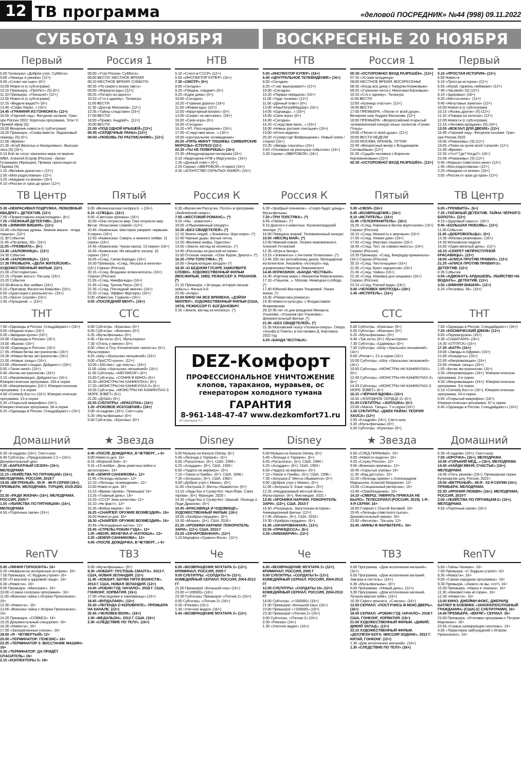12 ТВ программа
«деловой ПОСРЕДНИК» №44 (998) 09.11.2022
СУББОТА 19 НОЯБРЯ ВОСКРЕСЕНЬЕ 20 НОЯБРЯ
Первый
6.00 Телеканал «Доброе утро. Суббота»
9.00 «Умницы и умники» (12+)
9.45 «Слово пастыря» (0+)
10.00 Новости (с субтитрами)
10.15 Премьера. «ПроУют» (S) (0+)
11.10 Премьера. «Поехали!» (12+)
12.00 Новости (с субтитрами)
12.15 «Видели видео?» (0+)
13.40 «Софи Лорен. » (16+)
14.45 «ГРАФИНЯ ИЗ ГОНКОНГА» (12+)
16.55 «Горячий лед». Фигурное катание. Гран-при России 2022. Короткая программа. Этап V. Прямой эфир (S)
18.00 Вечерние новости (с субтитрами)
18.20 Премьера. «Снова вместе. Ледниковый период» (S) (0+)
21.00 «Время»
21.35 «Клуб Веселых и Находчивых». Высшая лига (S) (16+)
0.15 Бой за титул чемпиона мира по версии WBA. Алексей Егоров (Россия) - Арсен Гуламирян (Франция). Прямая трансляция из Парижа (S)
1.15 «Великие династии.» (12+)
2.05 «Моя родословная» (12+)
3.25 «Наедине со всеми» (16+)
4.10 «Россия от края до края» (12+)
Россия 1
05:00 «Утро России. Суббота»
08:00 ВЕСТИ. МЕСТНОЕ ВРЕМЯ
08:20 МЕСТНОЕ ВРЕМЯ. СУББОТА
08:35 «По секрету всему свету»
09:00 «Формула еды».[12+]
09:25 «Пятеро на одного»
10:10 «Сто к одному». Телеигра
11:00 ВЕСТИ
11:30 «Доктор Мясников». [12+]
12:35 «Тайны следствия» [16+]
17:00 ВЕСТИ
18:00 «Привет, Андрей!». .[12+]
20:00 ВЕСТИ
21:00 «ПОД ОДНОЙ КРЫШЕЙ».[12+]
00:45 «СЕРДЕЧНЫЕ РАНЫ».[12+]
04:00 «ЛЮБОВЬ ПО РАСПИСАНИЮ». [12+]
НТВ
5.10 «Слето в СССР» (12+)
5.55 «ИНСПЕКТОР КУПЕР» (16+)
7.30 «СМОТР» (0+)
8.00 «Сегодня»
8.20 «Поедем, поедим!» (0+)
9.20 «Едим дома» (0+)
10.00 «Сегодня»
10.20 «Главная дорога» (16+)
11.00 «Живая еда» (12+)
12.00 «Квартирный вопрос» (0+)
13.00 «Секрет на миллион». (16+)
15.00 «Своя игра» (0+)
16.00 «Сегодня»
16.20 «ЧП. Расследование» (16+)
17.00 «Следствие вели...» (16+)
19.00 «Центральное телевидение»
20.20 «ПЯТЬ МИНУТ ТИШИНЫ. СИМБИРСКИЕ МОРОЗЫ» /СТЕРЕО/ (12+)
22.30 «ТЫ НЕ ПОВЕРИШЬ!» (16+)
23.30 «Международная пилорама (16+)
0.10 «Квартирник НТВ у Маргулиса». (16+)
1.35 «Дачный ответ» (0+)
2.25 Сериал «ЗВЕРОБОЙ» /стерео/ (16+)
4.35 «АГЕНТСТВО СКРЫТЫХ КАМЕР» (16+)
НТВ
5.05 «ИНСПЕКТОР КУПЕР» (16+)
6.40 «ЦЕНТРАЛЬНОЕ ТЕЛЕВИДЕНИЕ» (16+)
8.00 «Сегодня»
8.20 «У нас выигрывают!» (12+)
10.00 «Сегодня»
10.20 «Первая передача» (16+)
11.00 «Чудо техники» (12+)
11.55 «Дачный ответ» (0+)
13.00 «НашПотребНадзор» (16+)
14.05 «Однажды...» (16+)
15.00 «Своя игра» (0+)
16.00 «Сегодня»
16.20 «Следствие вели...» (16+)
18.00 «Новые русские сенсации» (16+)
19.00 «Итоги недели»
20.20 «Суперстар! Возвращение». Новый сезон /стерео/ (16+)
23.20 «Звезды сошлись» (16+)
0.50 «Основано на реальных событиях» (16+)
3.30 Сериал «ЗВЕРОБОЙ» (16+)
Россия 1
05:30 «ОСТОРОЖНО! ВХОД РАЗРЕШЁН». [12+]
07:15 «Устами младенца»
08:00 МЕСТНОЕ ВРЕМЯ. ВОСКРЕСЕНЬЕ
08:35 «Когда все дома с Тимуром Кизяковым»
09:25 «Утренняя почта с Николаем Басковым»
10:10 «Сто к одному». Телеигра
11:00 ВЕСТИ
12:00 «Кузница счастья». [12+]
16:00 ВЕСТИ
17:00 ПРЕМЬЕРА. «Песни от всей души». Вечернее шоу Андрея Малахова. [12+]
18:00 ПРЕМЬЕРА. «Всероссийский открытый телевизионный конкурс юных талантов «Синяя Птица»
19:00 «Песни от всей души». [12+]
20:00 ВЕСТИ НЕДЕЛИ
22:00 МОСКВА. КРЕМЛЬ. ПУТИН
22:40 «Воскресный вечер с Владимиром Соловьёвым».[12+]
01:30 «Судьба человека с Борисом Корчевниковым».[12+]
02:30 «ОСТОРОЖНО! ВХОД РАЗРЕШЁН». [12+]
Первый
5.10 «ПРОСТАЯ ИСТОРИЯ» (12+)
6.00 Новости
6.10 «Простая история» (12+)
6.55 «Играй, гармонь любимая!» (12+)
7.40 «Часовой» (S) (12+)
8.10 «Здоровье» (16+)
9.20 «Мечталлион». (12+)
9.40 «Непутевые заметки» (12+)
10.00 Новости (с субтитрами)
10.15 «Жизнь других» (S) (12+)
11.10 «Повара на колесах» (12+)
12.00 Новости (с субтитрами)
12.15 «Человек-праздник» (S) (16+)
13.55 «ВОКЗАЛ ДЛЯ ДВОИХ» (12+)
16.40 «Горячий лед». Фигурное катание. Гран-при России 2022
18.05 «Романовы» (S) (12+)
19.05 «Поем на кухне всей страной» (12+)
21.00 «Время»
22.35 «Что? Где? Когда?» (16+)
23.45 «Романовы» (S) (12+)
0.45 «Маршал советского кино» (12+)
1.40 «Моя родословная» (12+)
2.20 «Наедине со всеми» (16+)
3.05 «Россия от края до края» (12+)
ТВ Центр
5.30 «НЕКРАСИВАЯ ПОДРУЖКА. ЛЮБОВНЫЙ КВАДРАТ». ДЕТЕКТИВ. (12+)
7.00 «Православная энциклопедия». (6+)
7.25 «ТАЁЖНЫЙ ДЕТЕКТИВ». (12+)
9.05 «ЗИМНЯЯ ВИШНЯ». (12+)
10.40 «Актёрские драмы. Зимняя вишня - ягода горькая». (12+)
11.30 События
11.45 «Петровка, 38». (16+)
11.55 «ТРЕМБИТА». (6+)
13.40 «ЗАЛОЖНИЦА». (12+)
14.30 События
14.45 «ЗАЛОЖНИЦА». (12+)
17.30 ПРЕМЬЕРА. «ДЕЛА ЖИТЕЙСКИЕ». ХУДОЖЕСТВЕННЫЙ ФИЛЬМ. (12+)
21.00 «Постскриптум»
22.15 «Право знать!» Ток-шоу. (16+)
23.20 События
23.30»Власть без любви» (16+)
0.10 «Приговор. Валентин Ковалёв» (16+)
0.50 «Адаптация к реальности». (16+)
1.20 «Хватит слухов!» (16+)
1.45 «Прощание. ». (16+)
Пятый
5.00 «Великолепная пятёрка-5. » (16+)
6.15 «СПЕЦЫ». (16+)
9.00 «Светская хроника» (16+)
10.00 «Они потрясли мир. Они потрясли мир. Витас. Испытание славой» (12+)
10.45 «Каменская. Шестерки умирают первыми. 9 серия» (16+)
12.50 «Каменская. Смерть и немного любви. 11 серия» (16+)
14.45 «Каменская. Чужая маска. 13 серия» (16+)
16.45 «Каменская. Не мешайте палачу. 15 серия» (16+)
18.45 «След. Синяя Борода» (16+)
19.30 Премьера. «След. Лягушка в кипятке» (16+) Сериал (Россия)
20.15 «След. Всадники апокалипсиса» (16+) Сериал (Россия)
21.05 «След. Нимфалида» (16+)
21.45 «След. Тропик Рака» (16+)
22.35 «След. Последний звонок» (16+)
23.20 «След. Эффект Вертера» (16+)
0.00 «Известия. Главное» (16+)
0.55 «ПОСЛЕДНИЙ МЕНТ». (16+)
Россия К
6.30 «Валентин Распутин. Потоп» в программе «Библейский сюжет»
7.05 «ЖЕСТОКИЙ РОМАНС». (*)
9.25 «Мы - грамотеи!»
10.05 «Обыкновенный концерт»
10.35 «БЕЗ СВИДЕТЕЛЕЙ». (*)
12.10 Земля людей. «Эскимосы. Шум моря». (*)
12.40 Черные дыры. Белые пятна
13.20 «Великие мифы. Одиссея»
13.50 «Земля, взгляд из космоса». (*)
14.40 «Рассказы из русской истории»
15.50 Отсекая лишнее. «Олег Буров. Диалог». (*)
16.35 «ТРИ ТОЛСТЯКА». (*)
18.05 «Энциклопедия загадок» (*)
18.35 «О БЕДНОМ ГУСАРЕ ЗАМОЛВИТЕ СЛОВО». ХУДОЖЕСТВЕННЫЙ ФИЛЬМ (МОСФИЛЬМ, 1980). РЕЖИССЕР Э. РЯЗАНОВ. (*)
21.15 Премьера. «Эстрада, которую нельзя забыть». Фильм 5-й
22.00 «Агора»
23.00 КИНО НА ВСЕ ВРЕМЕНА. «ДЭЙЗИ МИЛЛЕР». ХУДОЖЕСТВЕННЫЙ ФИЛЬМ (США, 1974). РЕЖИССЕР П. БОГДАНОВИЧ
0.35 «Земля, взгляд из космоса». (*)
Россия К
6.30 «Храбрый олененок». «Скоро будет дождь». Мультфильмы
7.20 «ТРИ ТОЛСТЯКА». (*)
8.45 «Пейзаж». (*)
9.15 Диалоги о животных. Калининградский зоопарк. (*)
10.00 Передача знаний. Телевизионный конкурс
10.50 «МЕСЯЦ МАЙ». (*)
12.05 Невский ковчег. Теория невозможного. Алексей Ухтомский
12.35 «Игра в бисер»
13.15 «Элементы» с Антоном Успенским». (*)
13.45 100 лет российскому джазу. Легендарные исполнители. Ансамбль «Аллегро» под управлением Николая Левиновского
14.45 ИЛЛЮЗИОН. «БАНДА ЧЕСТНЫХ»
16.30 «Картина мира с Михаилом Ковальчуком»
17.10 «Пешком...». Москва. Немецкая слобода. (*)
17.40 Юбилей Виктории Токаревой. Линия жизни. (*)
18.35 «Романтика романса»
19.30 Новости культуры. с Владиславом Флярковским
20.10 95 лет со дня рождения Михаила Ульянова. «Ульянов про Ульянова». Документальный фильм. (*)
21.00 «БЕЗ СВИДЕТЕЛЕЙ». (*)
22.35 Московский театр «Геликон-опера». Опера «Альфа & Омега» в постановке Д. Бертмана. 2022 год
0.20 «БАНДА ЧЕСТНЫХ»
DEZ-Комфорт
ПРОФЕССИОНАЛЬНОЕ УНИЧТОЖЕНИЕ
клопов, тараканов, муравьев, ос
генератором холодного тумана
ГАРАНТИЯ
8-961-148-47-47 www.dezkomfort71.ru
ИП Балашов А.Г.
Пятый
5.00 «СВОИ» (16+)
6.45 «ВОЗВРАЩЕНИЕ» (16+)
8.10 «МСТИТЕЛЬ». (16+)
11.45 «ТЕЛОХРАНИТЕЛЬ». (16+)
15.25 «След. Наемник в белом воротничке» (16+) Сериал (Россия)
16.15 «След. Нежность к мертвым» (16+)
17.05 «След. Лизкин дом» (16+)
17.55 «След. Мертвая тишина» (16+)
18.40 «След. Тест на совместимость» (16+) Сериал (Россия)
19.30 Премьера. «След. Биорадар криминала» (16+) Сериал (Россия)
20.15 «След. Чистильщики» (16+)
21.05 «След. Букет нарциссов» (16+)
21.45 «След. Чайка» (16+)
22.35 «След. Наживка для хищника» (16+) Сериал (Россия)
23.15 «След. Разлей вода» (16+)
0.00 «ЧЕЛОВЕК НИОТКУДА» (18+)
1.45 «МСТИТЕЛЬ». (16+)
ТВ Центр
6.05 «ТРЕМБИТА». (6+)
7.35 «ТАЁЖНЫЙ ДЕТЕКТИВ. ТАЙНА ЧЁРНОГО БОЛОТА». (12+)
9.15 «Здоровый смысл». (16+)
9.45 «БОЛЬШАЯ ЛЮБОВЬ». (12+)
11.30 События
11.45 «ДОБРОВОЛЬЦЫ». (0+)
13.35 «Москва резиновая». (16+)
14.30 Московская неделя
15.00 «Один весёлый день». (12+)
16.10 «СЕКРЕТ НЕПРИСТУПНОЙ КРАСАВИЦЫ». (12+)
18.00 «АЛИСА ПРОТИВ ПРАВИЛ». (12+)
21.25 «АЛИСА ПРОТИВ ПРАВИЛ-2». ДЕТЕКТИВ. (12+)
0.35 События
0.50 «АДВОКАТЪ АРДАШЕВЪ. УБИЙСТВО НА ВОДАХЪ». ДЕТЕКТИВ. (12+)
3.50 «ЗИМНЯЯ ВИШНЯ». (12+)
5.20 «Петровка, 38». (16+)
ТНТ
7.00 «Однажды в России. Спецдайджест» (16+)
9.00 «Модные игры» (16+)
9.30 «Звездная кухня» (16+)
10.00 «Однажды в России» (16+)
14.00 «Вызов» (16+)
15.00 «Однажды в России» (16+)
17.45 «Новая битва экстрасенсов» (16+)
19.30 «Новая битва экстрасенсов» (16+)
21.00 «Новые танцы» (16+)
23.00 «Женский стендап. Дайджест» (18+)
0.05 «Такое кино!» (16+)
0.40 «Битва экстрасенсов» (16+)
3.15 «Импровизация. Дайджесты» (16+). Юмористическая программа. 193-я серия
4.00 «Импровизация» (16+). Юмористическая программа. 1-я серия
4.50 «Comedy Баттл» (16+). Юмористическая программа. 13-я серия
5.35 «Открытый микрофон» (16+). Юмористическая программа. 56-я серия
6.25 «Однажды в России. Спецдайджест» (16+)
СТС
6.00 Субтитры. «Ералаш» (0+)
6.05 Субтитры. «Фиксики» (0+)
6.25 «Мультфильмы» (0+)
6.45 «Три кота» (0+). Мультсериал
7.30 «Отель у овечек» (0+)
8.00 «Лекс и Плу. Космические таксисты» (6+). Мультсериал
8.25 «Шоу «Уральских пельменей» (16+)
9.00 «ПроСТО кухня». (12+)
10.00 «100 мест, где поесть». (16+)
11.05 «Шоу «Уральских пельменей» (16+)
11.45 Субтитры. «МЕГАМОЗГ» (0+)
13.40 Субтитры. «СОНИК В КИНО» (6+)
15.30 «МОНСТРЫ НА КАНИКУЛАХ» (6+)
17.20 «МОНСТРЫ НА КАНИКУЛАХ-2» (6+)
19.05 Субтитры. «МОНСТРЫ НА КАНИКУЛАХ-3. МОРЕ ЗОВЁТ» (6+)
21.00 «ДУША» (6+)
22.55 СУБТИТРЫ. «КРАСОТКА» (16+)
1.20 «РОКОВОЕ ИСКУШЕНИЕ» (18+)
3.00 «6 кадров» (16+). Скетч-шоу
5.20 «Мультфильмы» (0+)
5.50 Субтитры. «Ералаш» (0+)
СТС
6.00 Субтитры. «Ералаш» (0+)
6.05 Субтитры. «Фиксики» (0+)
6.25 «Мультфильмы» (0+)
6.45 «Три кота» (0+). Мультсериал
7.30 Субтитры. «Царевны» (0+)
7.55 Субтитры. «Шоу «Уральских пельменей» (16+)
9.00 «Рогов+». 21-я серия (16+)
10.00 Субтитры. «Шоу «Уральских пельменей» (16+)
10.55 Субтитры. «МОНСТРЫ НА КАНИКУЛАХ» (6+)
12.40 Субтитры. «МОНСТРЫ НА КАНИКУЛАХ-2» (6+)
14.20 Субтитры. «МОНСТРЫ НА КАНИКУЛАХ-3. МОРЕ ЗОВЁТ» (6+)
16.15 «ЧЁРНАЯ ВДОВА» (16+)
18.55 «ХОЛОДНОЕ СЕРДЦЕ-2» (6+)
21.00 СУБТИТРЫ. «ЗОЛУШКА» (6+)
23.00 «Маска. Танцы». 7-я серия (16+)
1.00 СУБТИТРЫ. «ДЖЕК РАЙАН. ТЕОРИЯ ХАОСА» (12+)
2.55 «6 кадров» (16+). Скетч-шоу
5.20 «Мультфильмы» (0+)
5.50 Субтитры. «Ералаш» (0+)
ТНТ
7.00 «Однажды в России. Спецдайджест» (16+)
7.20 «КОСМИЧЕСКИЙ ДЖЕМ» (12+)
9.00 «Перезагрузка» (16+)
9.30 «САШАТАНЯ» (16+)
14.30 «ОТПУСК» (16+)
17.30 «БАТЯ» (16+)
19.00 «Звезды в Африке» (16+)
21.00 «Концерты» (16+)
22.00 «Импровизация» (16+)
23.00 «Новые танцы» (16+)
1.00 «Битва экстрасенсов» (16+)
3.35 «Импровизация» (16+). Юмористическая программа. 2-я серия
4.20 «Импровизация» (16+). Юмористическая программа. 3-я серия
5.10 «Comedy Баттл» (16+). Юмористическая программа. 14-я серия
5.55 «Открытый микрофон» (16+). Юмористическая программа. 57-я серия
6.45 «Однажды в России. Спецдайджест» (16+)
Домашний
6.30 «6 кадров» (16+). Скетч-шоу
6.40 Субтитры. «Предсказания 2.2.» (16+). Документальный цикл
7.35 «БАРХАТНЫЙ СЕЗОН» (16+). МЕЛОДРАМА
11.15 «УБИЙСТВА ПО ПЯТНИЦАМ» (16+). МЕЛОДРАМА. РОССИЯ, 2018 Г
19.00 «ВЕТРЕНЫЙ». 45-Я - 48-Я СЕРИИ (16+). ПРЕМЬЕРА. МЕЛОДРАМА. ТУРЦИЯ, 2019-2021 Г
22.30 «РАДИ ЖИЗНИ» (16+). МЕЛОДРАМА. РОССИЯ, 2020 Г
1.55 «УБИЙСТВА ПО ПЯТНИЦАМ» (16+). МЕЛОДРАМА
4.55 «Порочные связи» (16+)
★ Звезда
6.40 «ПОСЛЕ ДОЖДИЧКА, В ЧЕТВЕРГ...» 6+
8.00 Новости дня. 16+
8.15 «Морской бой». 6+
9.15 «19 ноября - День ракетных войск и артиллерии». 16+
9.45 «ЗЕМЛЯ САННИКОВА». 12+
11.45 «Легенды музыки». 12+
12.10 «Легенды телевидения». 12+
13.00 Новости дня. 16+
13.15 «Время героев». Премьера! 16+
13.35 «Главный день». 16+
14.20 «СССР. Знак качества» 12+
15.10 «Не факт!». 12+
15.35 «Война миров». 16+
16.25 «СНАЙПЕР. ОРУЖИЕ ВОЗМЕЗДИЯ». 16+
18.00 Новости дня. 16+
18.30 «СНАЙПЕР. ОРУЖИЕ ВОЗМЕЗДИЯ». 16+
20.45 «Легендарные матчи». 12+
23.45 «СТРЕЛЫ РОБИН ГУДА». 12+
1.05 «ЖЕНЯ, ЖЕНЕЧКА И «КАТЮША». 12+
2.25 «ЗЕМЛЯ САННИКОВА». 12+
4.00 «ПОСЛЕ ДОЖДИЧКА, В ЧЕТВЕРГ...» 6+
Disney
5.00 Музыка на Канале Disney. (6+)
5.40 «Легенда о Тарзане». (6+)
6.05 «Русалочка». (6+). США. 1994 г
6.25 «Аладдин». (0+). США. 1993 г
6.50 «Чудеса на виражах». (0+)
7.10 «Тимон и Пумба». (6+). США. 1996 г
7.30 «Золушка», (6+). США. 1950 г
9.00 «Доброе утро с Микки», (0+)
11.00 «Золушка-2: Мечты сбываются» (0+)
13.15 «Леди Баг и Супер-Кот: Нью-Йорк. Союз героев». (6+). Франция. 2020 г
14.35 «Леди Баг и Супер-Кот: Шанхай. Легенда о Леди Драконе». (6+)
15.45 «КРАСАВИЦА И ЧУДОВИЩЕ». ХУДОЖЕСТВЕННЫЙ ФИЛЬМ. (16+)
18.05 «Храбрая сердцем». (6+)
19.30 «Моана». (6+). США. 2016 г
21.20 «ХРОНИКИ НАРНИИ: ПОКОРИТЕЛЬ ЗАРИ». (12+). США. 2010 Г
23.20 «ЗАЧАРОВАННАЯ». (12+)
1.10 Марафон «Гравити Фолз». (12+)
Disney
5.00 Музыка на Канале Disney. (6+)
5.40 «Легенда о Тарзане». (6+)
6.05 «Русалочка». (6+). США. 1994 г
6.25 «Аладдин». (0+). США. 1993 г
6.50 «Чудеса на виражах». (0+)
7.10 «Тимон и Пумба». (6+). США. 1996 г
7.30 «Золушка-2: Мечты сбываются» (0+)
9.00 «Доброе утро с Микки», (0+)
11.00 «Золушка-3: Злые чары». (0+)
12.25 «Неудержимый жёлтый йети». Мультсериал. (6+). Финляндия. 2021 г
13.40 «ХРОНИКИ НАРНИИ: ПОКОРИТЕЛЬ ЗАРИ». (12+). США. 2010 Г
15.50 «Рапунцель: Запутанная история». Анимационный фильм. (12+)
17.45 «Моана». (6+). США. 2016 г
19.30 «Храбрая сердцем». (6+)
21.05 «ЗАЧАРОВАННАЯ». (12+)
22.55 «ПРИНЦЕССА». (6+)
0.30 «АКВАМАРИН». (12+)
★ Звезда
5.50 «СЛЕД ПИРАНЬИ». 16+
9.00 «Новости недели» 16+
9.25 «Служу России». 12+
9.55 «Военная приемка». 12+
10.45 «Скрытые угрозы» 16+
11.30 «Код доступа». 12+
12.20 «Легенды армии» с Александром Маршалом. Алексей Мазуренко. 12+
13.05 «Специальный репортаж». 16+
13.40 «Освобождение». 16+
14.10 «СМЕРШ. УМИРАТЬ ПРИКАЗА НЕ БЫЛО». ТЕЛЕСЕРИАЛ (РОССИЯ, 2019). 1-Я - 4-Я СЕРИИ. 16+
18.00 Главное с Ольгой Беловой. 16+
19.45 «Легенды советского сыска». Документальный сериал. 16+
23.00 «Фетисов». Ток-шоу. 12+
23.45 «МИНЫ В ФАРВАТЕРЕ». 16+
Домашний
6.30 «6 кадров» (16+). Скетч-шоу
7.00 «ЮРОЧКА» (16+). МЕЛОДРАМА
10.45 «ГОРЬКИЙ МЁД...» (16+). МЕЛОДРАМА
14.40 «НАЙДИ МЕНЯ, СЧАСТЬЕ» (16+). МЕЛОДРАМА
18.45 «Пять ужинов» (16+). Премьерная серия. Кулинарное шоу. Россия, 2022 г
19.00 «ВЕТРЕНЫЙ». 49-Я - 52-Я СЕРИИ (16+). ПРЕМЬЕРА. МЕЛОДРАМА
22.30 «ИРОНИЯ ЛЮБВИ» (16+). МЕЛОДРАМА. РОССИЯ, 2019 Г
2.00 «УБИЙСТВА ПО ПЯТНИЦАМ-2» (16+). МЕЛОДРАМА
4.55 «Порочные связи» (16+)
RenTV
5.00 «ЛИНИЯ ГОРИЗОНТА» 16+
5.20 «Невероятно интересные истории». 16+
7.00 Премьера. «С бодрым утром!» 16+
8.00 «О вкусной и здоровой пище». 16+
8.30 «Новости». 16+
9.00 Премьера. «Минтранс». 16+
10.00 «Самая полезная программа». 16+
11.00 «Военная тайна с Игорем Прокопенко». 16+
12.30 «Новости». 16+
13.00 «Военная тайна с Игорем Прокопенко». 16+
14.20 Премьера. «СОВБЕЗ». 16+
15.25 Документальный спецпроект. 16+
16.30 «Новости». 16+
17.00 «Засекреченные списки». 16+
18.00 «Я - ЧЕТВЕРТЫЙ» 12+
20.00 «ТЕРМИНАТОР: ГЕНЕЗИС» 16+
22.25 «ТЕРМИНАТОР 3: ВОССТАНИЕ МАШИН» 16+
0.30 «ТЕРМИНАТОР: ДА ПРИДЁТ СПАСИТЕЛЬ» 16+
2.15 «КОЛЛЕКТОРЫ 2» 18+
ТВ3
6.00 «Мультфильмы». (0+)
8.30 «ХОББИТ: ПУСТОШЬ СМАУГА». 2013 Г. США, НОВАЯ ЗЕЛАНДИЯ. (12+)
11.45 «ХОББИТ: БИТВА ПЯТИ ВОИНСТВ». 2014 Г. США, НОВАЯ ЗЕЛАНДИЯ. (12+)
14.45 «РОБИН ГУД: НАЧАЛО». 2018 Г. США, ГОНКОНГ, ХОРВАТИЯ. (16+)
17.00 «Наследники и самозванцы».(16+)
18.45 «ВУРДАЛАКИ». (12+)
20.30 «ЛЕГЕНДА О КОЛОВРАТЕ». ПРЕМЬЕРА НА КАНАЛЕ. (12+)
22.45 «ЧЕЛОВЕК-ВОЛК». (16+)
1.00 «МЕДАЛЬОН». 2012 Г. США. (16+)
2.30 «СЛЕДСТВИЕ ПО ТЕЛУ». (16+)
Че
6.00 «ВОЗВРАЩЕНИЕ МУХТАРА 2» (12+). КРИМИНАЛ. РОССИЯ, 2005 Г
9.00 СУБТИТРЫ. «СОЛДАТЫ 9» (12+). КОМЕДИЙНЫЙ СЕРИАЛ. РОССИЯ, 2004-2013 ГГ
21.00 Премьера! «Большой кэш» (16+)
23.00 «+100500» (18+)
23.30 Субтитры. Премьера! «iТопчик 2» (16+)
0.00 Субтитры. «iТопчик 2» (16+)
0.30 «Рюкзак» (16+)
1.30 «Улетное видео» (16+)
5.40 «ВОЗВРАЩЕНИЕ МУХТАРА 2» (12+)
Че
6.00 «ВОЗВРАЩЕНИЕ МУХТАРА 2» (12+). КРИМИНАЛ. РОССИЯ, 2005 Г
9.00 СУБТИТРЫ. «СОЛДАТЫ 9» (12+). КОМЕДИЙНЫЙ СЕРИАЛ. РОССИЯ, 2004-2013 ГГ
12.00 СУБТИТРЫ. «СОЛДАТЫ 10» (12+). КОМЕДИЙНЫЙ СЕРИАЛ. РОССИЯ, 2004-2013 ГГ
18.00 Субтитры. «+100500» (16+)
21.00 Премьера! «Большой кэш» (16+)
23.00 Премьера! «+100500» (18+)
23.30 Премьера! «iТопчик 2» (16+)
0.00 Субтитры. «iТопчик 2» (16+)
0.30 «Рюкзак» (16+)
1.30 «Улетное видео» (16+)
ТВ3
6.00 Программа. «Дом исполнения желаний». (16+)
6.05 Программа. «Дом исполнения желаний. Завтрак в постель». (16+)
6.30 «Мультфильмы». (0+)
9.00 Программа. «Новый день». (12+)
9.30 Программа. «Дом исполнения желаний. Лучшая версия себя». (16+)
10.30 Скрипт-реалити. «Слепая». (16+)
12.00 СЕРИАЛ. «ПОСТУЧИСЬ В МОЮ ДВЕРЬ». (16+)
18.45 СЕРИАЛ. «РОБИН ГУД: НАЧАЛО». 2018 Г. США, ГОНКОНГ, ХОРВАТИЯ. (16+)
21.00 ХУДОЖЕСТВЕННЫЙ ФИЛЬМ. «ДИКИЙ, ДИКИЙ ЗАПАД». (12+)
23.15 ХУДОЖЕСТВЕННЫЙ ФИЛЬМ. «ДОСПЕХИ БОГА: МИССИЯ ЗОДИАК». 2012 Г. КИТАЙ, ГОНКОНГ. (12+)
1.30 «Дом исполнения желаний». (16+)
1.35 «СЛЕДСТВИЕ ПО ТЕЛУ» (16+)
RenTV
5.00 «Тайны Чапман». 16+
7.00 Премьера. «С бодрым утром!» 16+
8.30 «Новости». 16+
9.00 «Самая народная программа». 16+
9.30 Премьера. «Знаете ли вы, что?» 16+
10.30 Премьера. «Наука и техника». 16+
11.30 «Неизвестная история». 16+
12.30 «Новости». 16+
13.00 КИНО: ДЖЕЙМИ ФОКС, ДЖЕРАРД БАТЛЕР В БОЕВИКЕ «ЗАКОНОПОСЛУШНЫЙ ГРАЖДАНИН» (США) (С СУБТИТРАМИ). 16+
14.40 ПРЕМЬЕРА. «ВАРЯГ» СЕРИАЛ. 16+
23.00 Премьера. «Итоговая программа с Петром Марченко». 16+
23.55 «Самые шокирующие гипотезы». 16+
4.05 «Территория заблуждений с Игорем Прокопенко». 16+